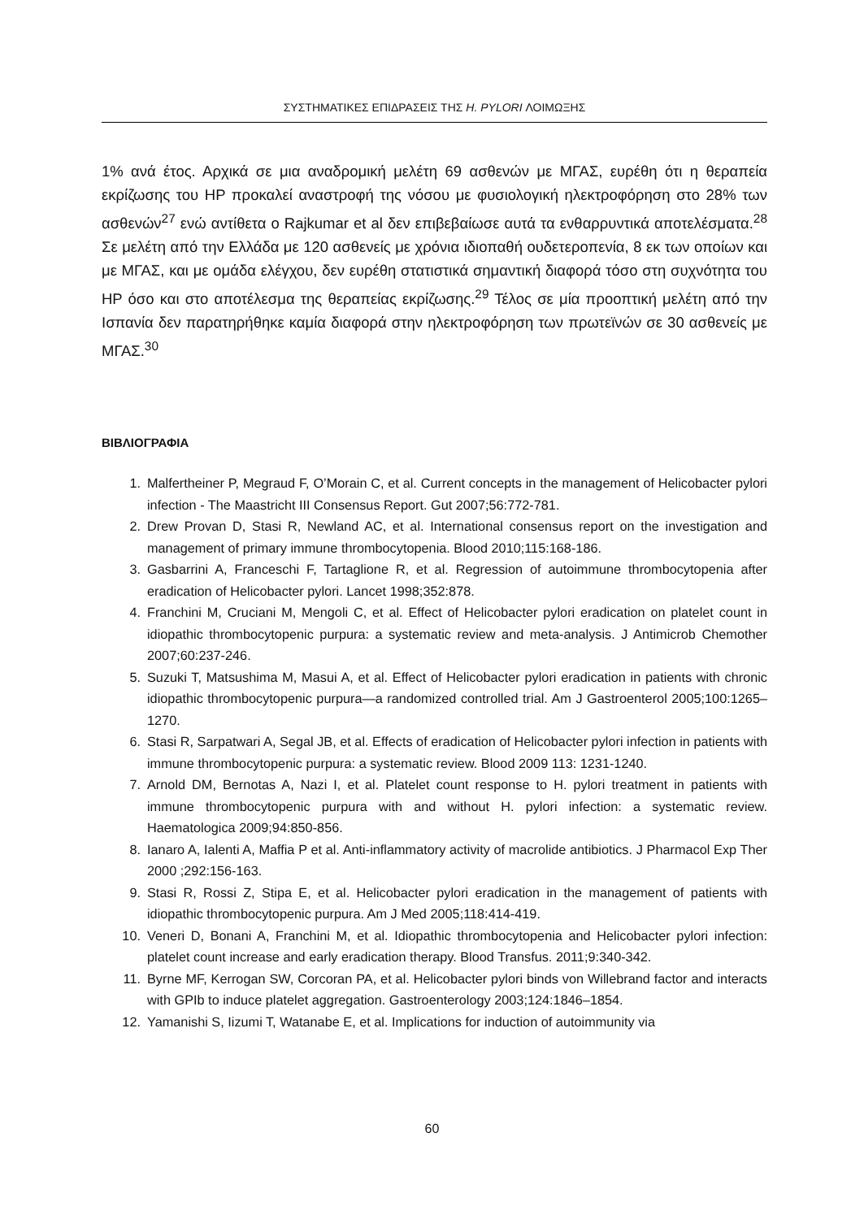ΣΥΣΤΗΜΑΤΙΚΕΣ ΕΠΙΔΡΑΣΕΙΣ ΤΗΣ H. PYLORI ΛΟΙΜΩΞΗΣ
1% ανά έτος. Αρχικά σε μια αναδρομική μελέτη 69 ασθενών με ΜΓΑΣ, ευρέθη ότι η θεραπεία εκρίζωσης του HP προκαλεί αναστροφή της νόσου με φυσιολογική ηλεκτροφόρηση στο 28% των ασθενών<sup>27</sup> ενώ αντίθετα ο Rajkumar et al δεν επιβεβαίωσε αυτά τα ενθαρρυντικά αποτελέσματα.<sup>28</sup> Σε μελέτη από την Ελλάδα με 120 ασθενείς με χρόνια ιδιοπαθή ουδετεροπενία, 8 εκ των οποίων και με ΜΓΑΣ, και με ομάδα ελέγχου, δεν ευρέθη στατιστικά σημαντική διαφορά τόσο στη συχνότητα του HP όσο και στο αποτέλεσμα της θεραπείας εκρίζωσης.<sup>29</sup> Τέλος σε μία προοπτική μελέτη από την Ισπανία δεν παρατηρήθηκε καμία διαφορά στην ηλεκτροφόρηση των πρωτεϊνών σε 30 ασθενείς με ΜΓΑΣ.<sup>30</sup>
ΒΙΒΛΙΟΓΡΑΦΙΑ
1. Malfertheiner P, Megraud F, O’Morain C, et al. Current concepts in the management of Helicobacter pylori infection - The Maastricht III Consensus Report. Gut 2007;56:772-781.
2. Drew Provan D, Stasi R, Newland AC, et al. International consensus report on the investigation and management of primary immune thrombocytopenia. Blood 2010;115:168-186.
3. Gasbarrini A, Franceschi F, Tartaglione R, et al. Regression of autoimmune thrombocytopenia after eradication of Helicobacter pylori. Lancet 1998;352:878.
4. Franchini M, Cruciani M, Mengoli C, et al. Effect of Helicobacter pylori eradication on platelet count in idiopathic thrombocytopenic purpura: a systematic review and meta-analysis. J Antimicrob Chemother 2007;60:237-246.
5. Suzuki T, Matsushima M, Masui A, et al. Effect of Helicobacter pylori eradication in patients with chronic idiopathic thrombocytopenic purpura—a randomized controlled trial. Am J Gastroenterol 2005;100:1265–1270.
6. Stasi R, Sarpatwari A, Segal JB, et al. Effects of eradication of Helicobacter pylori infection in patients with immune thrombocytopenic purpura: a systematic review. Blood 2009 113: 1231-1240.
7. Arnold DM, Bernotas A, Nazi I, et al. Platelet count response to H. pylori treatment in patients with immune thrombocytopenic purpura with and without H. pylori infection: a systematic review. Haematologica 2009;94:850-856.
8. Ianaro A, Ialenti A, Maffia P et al. Anti-inflammatory activity of macrolide antibiotics. J Pharmacol Exp Ther 2000 ;292:156-163.
9. Stasi R, Rossi Z, Stipa E, et al. Helicobacter pylori eradication in the management of patients with idiopathic thrombocytopenic purpura. Am J Med 2005;118:414-419.
10. Veneri D, Bonani A, Franchini M, et al. Idiopathic thrombocytopenia and Helicobacter pylori infection: platelet count increase and early eradication therapy. Blood Transfus. 2011;9:340-342.
11. Byrne MF, Kerrogan SW, Corcoran PA, et al. Helicobacter pylori binds von Willebrand factor and interacts with GPIb to induce platelet aggregation. Gastroenterology 2003;124:1846–1854.
12. Yamanishi S, Iizumi T, Watanabe E, et al. Implications for induction of autoimmunity via
60